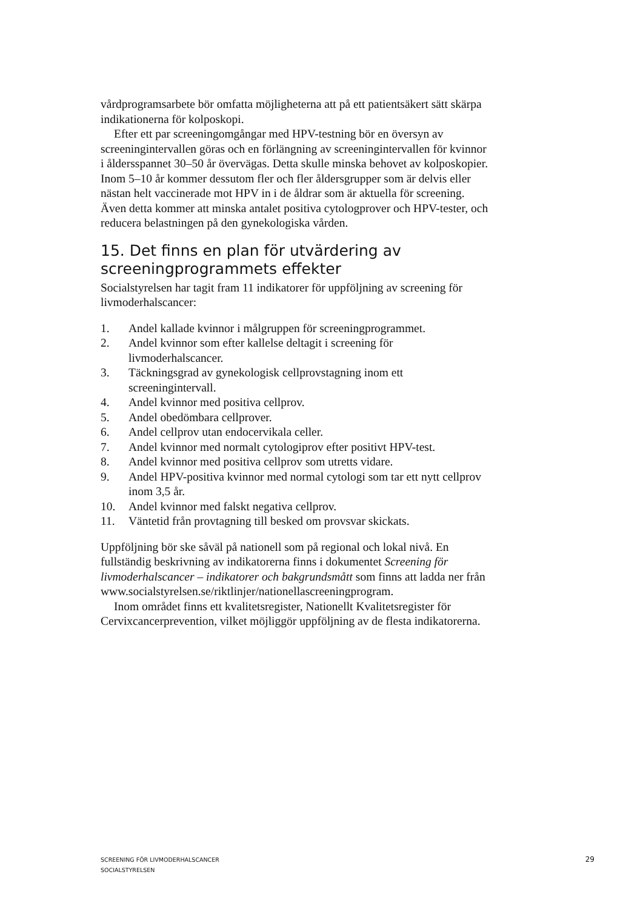vårdprogramsarbete bör omfatta möjligheterna att på ett patientsäkert sätt skärpa indikationerna för kolposkopi.
Efter ett par screeningomgångar med HPV-testning bör en översyn av screeningintervallen göras och en förlängning av screeningintervallen för kvinnor i åldersspannet 30–50 år övervägas. Detta skulle minska behovet av kolposkopier. Inom 5–10 år kommer dessutom fler och fler åldersgrupper som är delvis eller nästan helt vaccinerade mot HPV in i de åldrar som är aktuella för screening. Även detta kommer att minska antalet positiva cytologprover och HPV-tester, och reducera belastningen på den gynekologiska vården.
15. Det finns en plan för utvärdering av screeningprogrammets effekter
Socialstyrelsen har tagit fram 11 indikatorer för uppföljning av screening för livmoderhalscancer:
1. Andel kallade kvinnor i målgruppen för screeningprogrammet.
2. Andel kvinnor som efter kallelse deltagit i screening för livmoderhalscancer.
3. Täckningsgrad av gynekologisk cellprovstagning inom ett screeningintervall.
4. Andel kvinnor med positiva cellprov.
5. Andel obedömbara cellprover.
6. Andel cellprov utan endocervikala celler.
7. Andel kvinnor med normalt cytologiprov efter positivt HPV-test.
8. Andel kvinnor med positiva cellprov som utretts vidare.
9. Andel HPV-positiva kvinnor med normal cytologi som tar ett nytt cellprov inom 3,5 år.
10. Andel kvinnor med falskt negativa cellprov.
11. Väntetid från provtagning till besked om provsvar skickats.
Uppföljning bör ske såväl på nationell som på regional och lokal nivå. En fullständig beskrivning av indikatorerna finns i dokumentet Screening för livmoderhalscancer – indikatorer och bakgrundsmått som finns att ladda ner från www.socialstyrelsen.se/riktlinjer/nationellascreeningprogram.
Inom området finns ett kvalitetsregister, Nationellt Kvalitetsregister för Cervixcancerprevention, vilket möjliggör uppföljning av de flesta indikatorerna.
SCREENING FÖR LIVMODERHALSCANCER
SOCIALSTYRELSEN
29